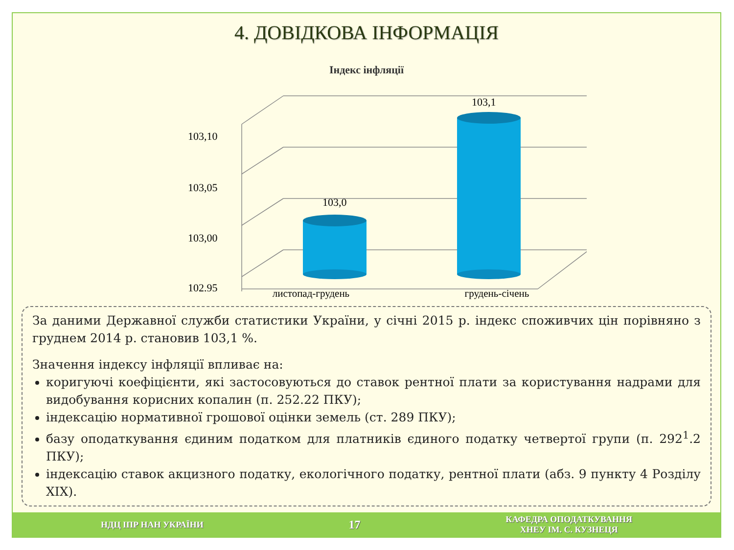4. ДОВІДКОВА ІНФОРМАЦІЯ
Індекс інфляції
103,10
103,05
103,00
102,95
103,0
103,1
листопад-грудень грудень-січень
За даними Державної служби статистики України, у січні 2015 р. індекс споживчих цін порівняно з груднем 2014 р. становив 103,1 %.
Значення індексу інфляції впливає на:
коригуючі коефіцієнти, які застосовуються до ставок рентної плати за користування надрами для видобування корисних копалин (п. 252.22 ПКУ);
індексацію нормативної грошової оцінки земель (ст. 289 ПКУ);
базу оподаткування єдиним податком для платників єдиного податку четвертої групи (п. 292<sup>1</sup>.2 ПКУ);
індексацію ставок акцизного податку, екологічного податку, рентної плати (абз. 9 пункту 4 Розділу XIX).
НДЦ ІПР НАН УКРАЇНИ 17 КАФЕДРА ОПОДАТКУВАННЯ
ХНЕУ ІМ. С. КУЗНЕЦЯ